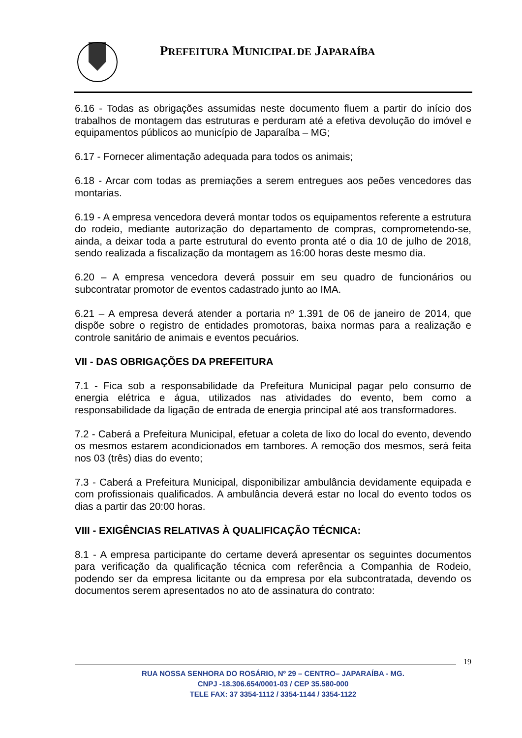PREFEITURA MUNICIPAL DE JAPARAÍBA
6.16 - Todas as obrigações assumidas neste documento fluem a partir do início dos trabalhos de montagem das estruturas e perduram até a efetiva devolução do imóvel e equipamentos públicos ao município de Japaraíba – MG;
6.17 - Fornecer alimentação adequada para todos os animais;
6.18 - Arcar com todas as premiações a serem entregues aos peões vencedores das montarias.
6.19 - A empresa vencedora deverá montar todos os equipamentos referente a estrutura do rodeio, mediante autorização do departamento de compras, comprometendo-se, ainda, a deixar toda a parte estrutural do evento pronta até o dia 10 de julho de 2018, sendo realizada a fiscalização da montagem as 16:00 horas deste mesmo dia.
6.20 – A empresa vencedora deverá possuir em seu quadro de funcionários ou subcontratar promotor de eventos cadastrado junto ao IMA.
6.21 – A empresa deverá atender a portaria nº 1.391 de 06 de janeiro de 2014, que dispõe sobre o registro de entidades promotoras, baixa normas para a realização e controle sanitário de animais e eventos pecuários.
VII - DAS OBRIGAÇÕES DA PREFEITURA
7.1 - Fica sob a responsabilidade da Prefeitura Municipal pagar pelo consumo de energia elétrica e água, utilizados nas atividades do evento, bem como a responsabilidade da ligação de entrada de energia principal até aos transformadores.
7.2 - Caberá a Prefeitura Municipal, efetuar a coleta de lixo do local do evento, devendo os mesmos estarem acondicionados em tambores. A remoção dos mesmos, será feita nos 03 (três) dias do evento;
7.3 - Caberá a Prefeitura Municipal, disponibilizar ambulância devidamente equipada e com profissionais qualificados. A ambulância deverá estar no local do evento todos os dias a partir das 20:00 horas.
VIII - EXIGÊNCIAS RELATIVAS À QUALIFICAÇÃO TÉCNICA:
8.1 - A empresa participante do certame deverá apresentar os seguintes documentos para verificação da qualificação técnica com referência a Companhia de Rodeio, podendo ser da empresa licitante ou da empresa por ela subcontratada, devendo os documentos serem apresentados no ato de assinatura do contrato:
19
RUA NOSSA SENHORA DO ROSÁRIO, Nº 29 – CENTRO– JAPARAÍBA - MG.
CNPJ -18.306.654/0001-03 / CEP 35.580-000
TELE FAX: 37 3354-1112 / 3354-1144 / 3354-1122